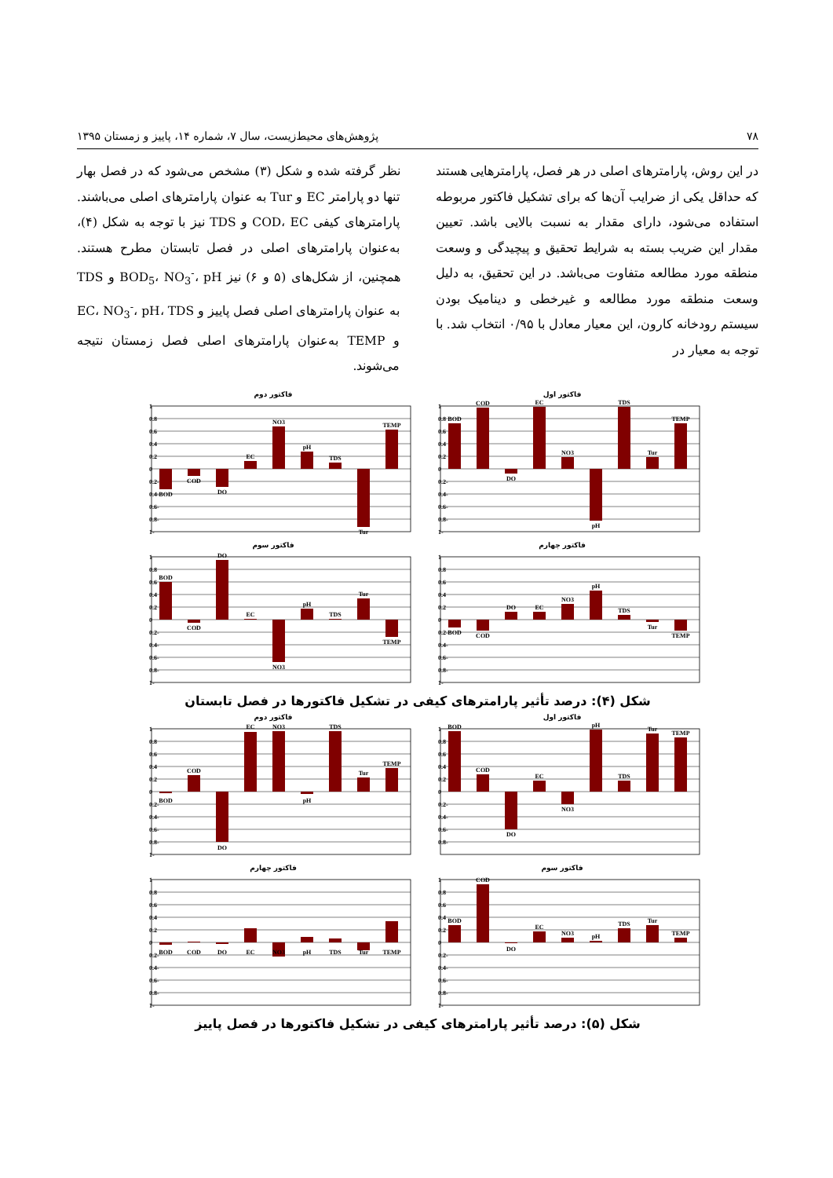۷۸ پژوهش‌های محیط‌زیست، سال ۷، شماره ۱۴، پاییز و زمستان ۱۳۹۵
در این روش، پارامترهای اصلی در هر فصل، پارامترهایی هستند که حداقل یکی از ضرایب آن‌ها که برای تشکیل فاکتور مربوطه استفاده می‌شود، دارای مقدار به نسبت بالایی باشد. تعیین مقدار این ضریب بسته به شرایط تحقیق و پیچیدگی و وسعت منطقه مورد مطالعه متفاوت می‌باشد. در این تحقیق، به دلیل وسعت منطقه مورد مطالعه و غیرخطی و دینامیک بودن سیستم رودخانه کارون، این معیار معادل با ۰/۹۵ انتخاب شد. با توجه به معیار در
نظر گرفته شده و شکل (۳) مشخص می‌شود که در فصل بهار تنها دو پارامتر EC و Tur به عنوان پارامترهای اصلی می‌باشند. پارامترهای کیفی COD، EC و TDS نیز با توجه به شکل (۴)، به‌عنوان پارامترهای اصلی در فصل تابستان مطرح هستند. همچنین، از شکل‌های (۵ و ۶) نیز BOD<sub>5</sub>، NO<sub>3</sub><sup>-</sup>، pH و TDS به عنوان پارامترهای اصلی فصل پاییز و EC، NO<sub>3</sub><sup>-</sup>، pH، TDS و TEMP به‌عنوان پارامترهای اصلی فصل زمستان نتیجه می‌شوند.
فاکتور اول
1
0.8
0.6
0.4
0.2
0
-0.2
-0.4
-0.6
-0.8
-1
BOD
COD
DO
EC
NO3
pH
TDS
Tur
TEMP
فاکتور دوم
1
0.8
0.6
0.4
0.2
0
-0.2
-0.4
-0.6
-0.8
-1
BOD
COD
DO
EC
NO3
pH
TDS
Tur
TEMP
فاکتور چهارم
1
0.8
0.6
0.4
0.2
0
-0.2
-0.4
-0.6
-0.8
-1
BOD
COD
DO
EC
NO3
pH
TDS
Tur
TEMP
فاکتور سوم
1
0.8
0.6
0.4
0.2
0
-0.2
-0.4
-0.6
-0.8
-1
BOD
COD
DO
EC
NO3
pH
TDS
Tur
TEMP
شکل (۴): درصد تأثیر پارامترهای کیفی در تشکیل فاکتورها در فصل تابستان
فاکتور اول
1
0.8
0.6
0.4
0.2
0
-0.2
-0.4
-0.6
-0.8
BOD
COD
DO
EC
NO3
pH
TDS
Tur
TEMP
فاکتور دوم
1
0.8
0.6
0.4
0.2
0
-0.2
-0.4
-0.6
-0.8
-1
BOD
COD
DO
EC
NO3
pH
TDS
Tur
TEMP
فاکتور سوم
1
0.8
0.6
0.4
0.2
0
-0.2
-0.4
-0.6
-0.8
-1
BOD
COD
DO
EC
NO3
pH
TDS
Tur
TEMP
فاکتور چهارم
1
0.8
0.6
0.4
0.2
0
-0.2
-0.4
-0.6
-0.8
-1
BOD
COD
DO
EC
NO3
pH
TDS
Tur
TEMP
شکل (۵): درصد تأثیر پارامترهای کیفی در تشکیل فاکتورها در فصل پاییز